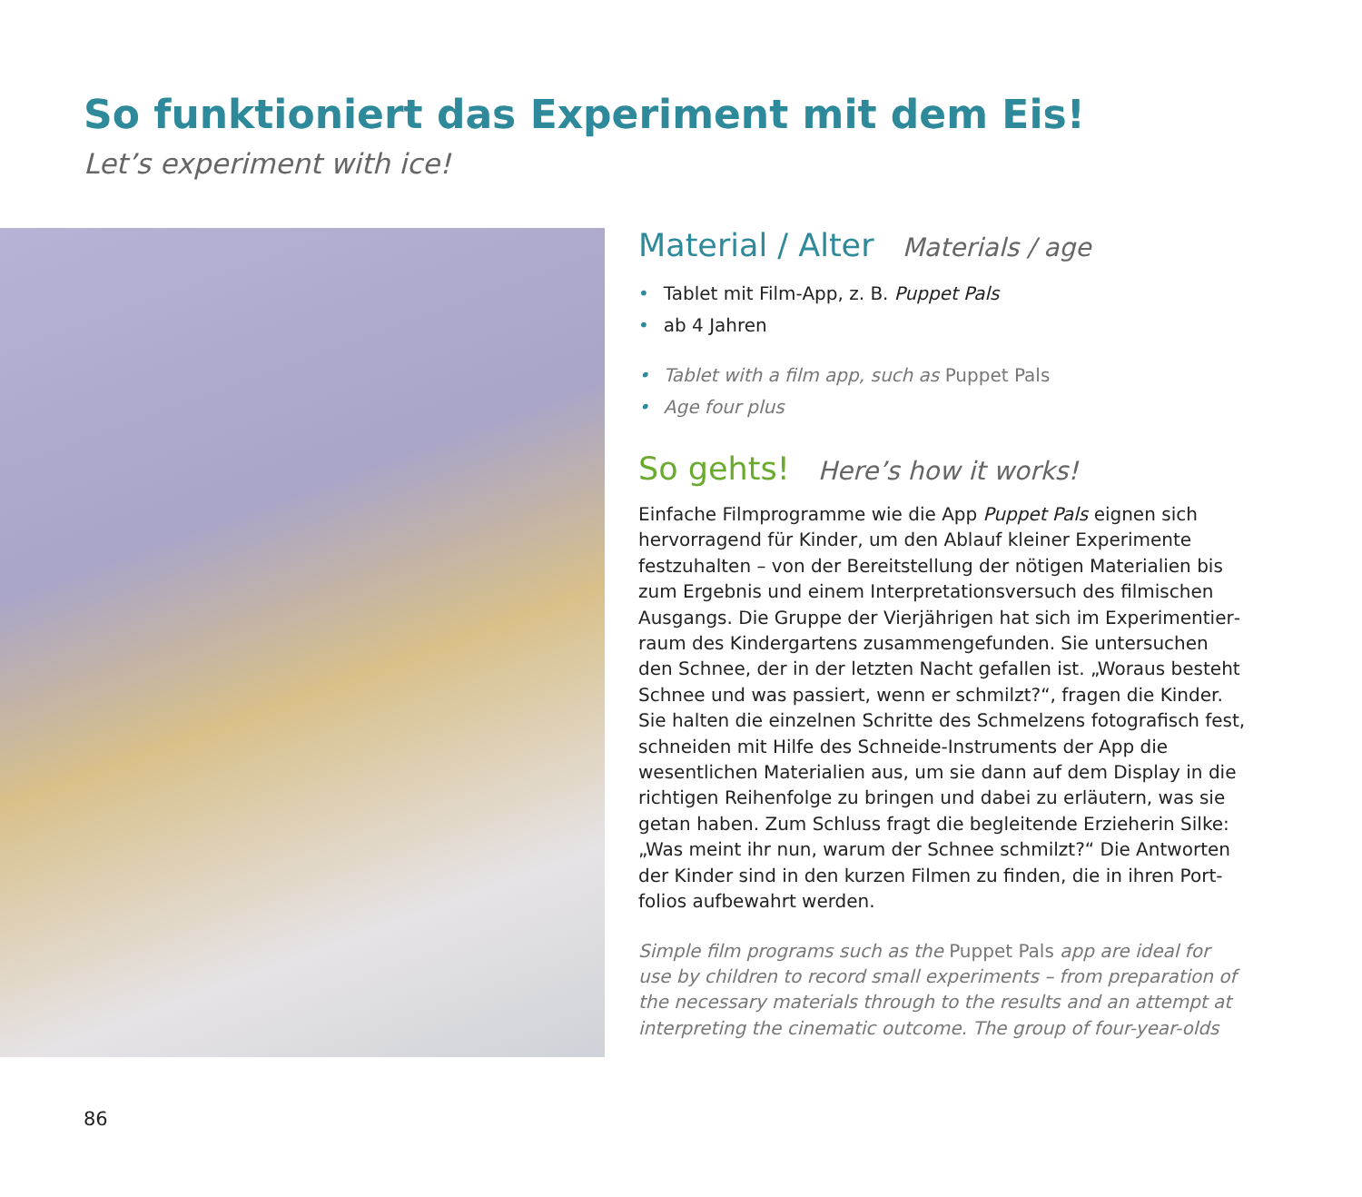So funktioniert das Experiment mit dem Eis!
Let’s experiment with ice!
Material / Alter Materials / age
• Tablet mit Film-App, z. B. Puppet Pals
• ab 4 Jahren
• Tablet with a film app, such as Puppet Pals
• Age four plus
So gehts! Here’s how it works!
Einfache Filmprogramme wie die App Puppet Pals eignen sich hervorragend für Kinder, um den Ablauf kleiner Experimente festzuhalten – von der Bereitstellung der nötigen Materialien bis zum Ergebnis und einem Interpretationsversuch des filmischen Ausgangs. Die Gruppe der Vierjährigen hat sich im Experimentier­raum des Kindergartens zusammengefunden. Sie untersuchen den Schnee, der in der letzten Nacht gefallen ist. „Woraus besteht Schnee und was passiert, wenn er schmilzt?“, fragen die Kinder. Sie halten die einzelnen Schritte des Schmelzens fotografisch fest, schneiden mit Hilfe des Schneide-Instruments der App die wesentlichen Materialien aus, um sie dann auf dem Display in die richtigen Reihenfolge zu bringen und dabei zu erläutern, was sie getan haben. Zum Schluss fragt die begleitende Erzieherin Silke: „Was meint ihr nun, warum der Schnee schmilzt?“ Die Antworten der Kinder sind in den kurzen Filmen zu finden, die in ihren Port­folios aufbewahrt werden.
Simple film programs such as the Puppet Pals app are ideal for use by children to record small experiments – from preparation of the necessary materials through to the results and an attempt at interpreting the cinematic outcome. The group of four-year-olds
86